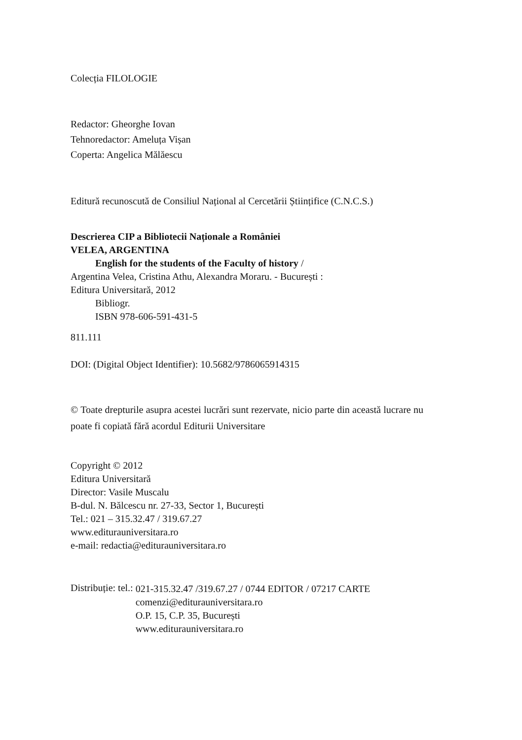Colecția FILOLOGIE
Redactor: Gheorghe Iovan
Tehnoredactor: Ameluța Vișan
Coperta: Angelica Mălăescu
Editură recunoscută de Consiliul Național al Cercetării Științifice (C.N.C.S.)
Descrierea CIP a Bibliotecii Naționale a României
VELEA, ARGENTINA
English for the students of the Faculty of history /
Argentina Velea, Cristina Athu, Alexandra Moraru. - București :
Editura Universitară, 2012
Bibliogr.
ISBN 978-606-591-431-5
811.111
DOI: (Digital Object Identifier): 10.5682/9786065914315
© Toate drepturile asupra acestei lucrări sunt rezervate, nicio parte din această lucrare nu poate fi copiată fără acordul Editurii Universitare
Copyright © 2012
Editura Universitară
Director: Vasile Muscalu
B-dul. N. Bălcescu nr. 27-33, Sector 1, București
Tel.: 021 – 315.32.47 / 319.67.27
www.editurauniversitara.ro
e-mail: redactia@editurauniversitara.ro
Distribuție: tel.:
021-315.32.47 /319.67.27 / 0744 EDITOR / 07217 CARTE
comenzi@editurauniversitara.ro
O.P. 15, C.P. 35, București
www.editurauniversitara.ro